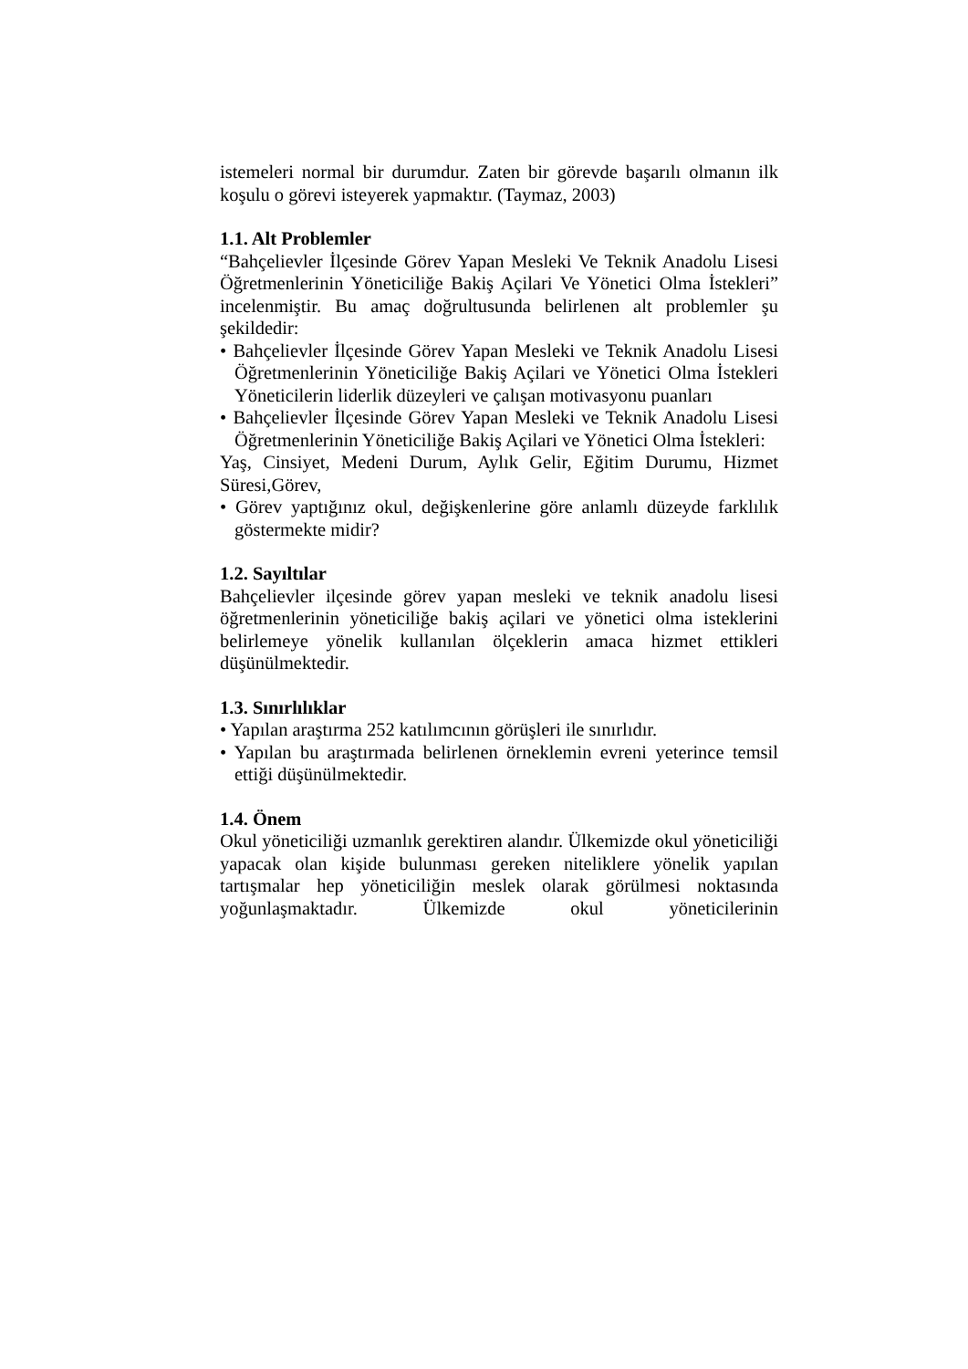istemeleri normal bir durumdur. Zaten bir görevde başarılı olmanın ilk koşulu o görevi isteyerek yapmaktır. (Taymaz, 2003)
1.1. Alt Problemler
“Bahçelievler İlçesinde Görev Yapan Mesleki Ve Teknik Anadolu Lisesi Öğretmenlerinin Yöneticiliğe Bakiş Açilari Ve Yönetici Olma İstekleri” incelenmiştir. Bu amaç doğrultusunda belirlenen alt problemler şu şekildedir:
• Bahçelievler İlçesinde Görev Yapan Mesleki ve Teknik Anadolu Lisesi Öğretmenlerinin Yöneticiliğe Bakiş Açilari ve Yönetici Olma İstekleri Yöneticilerin liderlik düzeyleri ve çalışan motivasyonu puanları
• Bahçelievler İlçesinde Görev Yapan Mesleki ve Teknik Anadolu Lisesi Öğretmenlerinin Yöneticiliğe Bakiş Açilari ve Yönetici Olma İstekleri:
Yaş, Cinsiyet, Medeni Durum, Aylık Gelir, Eğitim Durumu, Hizmet Süresi,Görev,
• Görev yaptığınız okul, değişkenlerine göre anlamlı düzeyde farklılık göstermekte midir?
1.2. Sayıltılar
Bahçelievler ilçesinde görev yapan mesleki ve teknik anadolu lisesi öğretmenlerinin yöneticiliğe bakiş açilari ve yönetici olma isteklerini belirlemeye yönelik kullanılan ölçeklerin amaca hizmet ettikleri düşünülmektedir.
1.3. Sınırlılıklar
• Yapılan araştırma 252 katılımcının görüşleri ile sınırlıdır.
• Yapılan bu araştırmada belirlenen örneklemin evreni yeterince temsil ettiği düşünülmektedir.
1.4. Önem
Okul yöneticiliği uzmanlık gerektiren alandır. Ülkemizde okul yöneticiliği yapacak olan kişide bulunması gereken niteliklere yönelik yapılan tartışmalar hep yöneticiliğin meslek olarak görülmesi noktasında yoğunlaşmaktadır. Ülkemizde okul yöneticilerinin